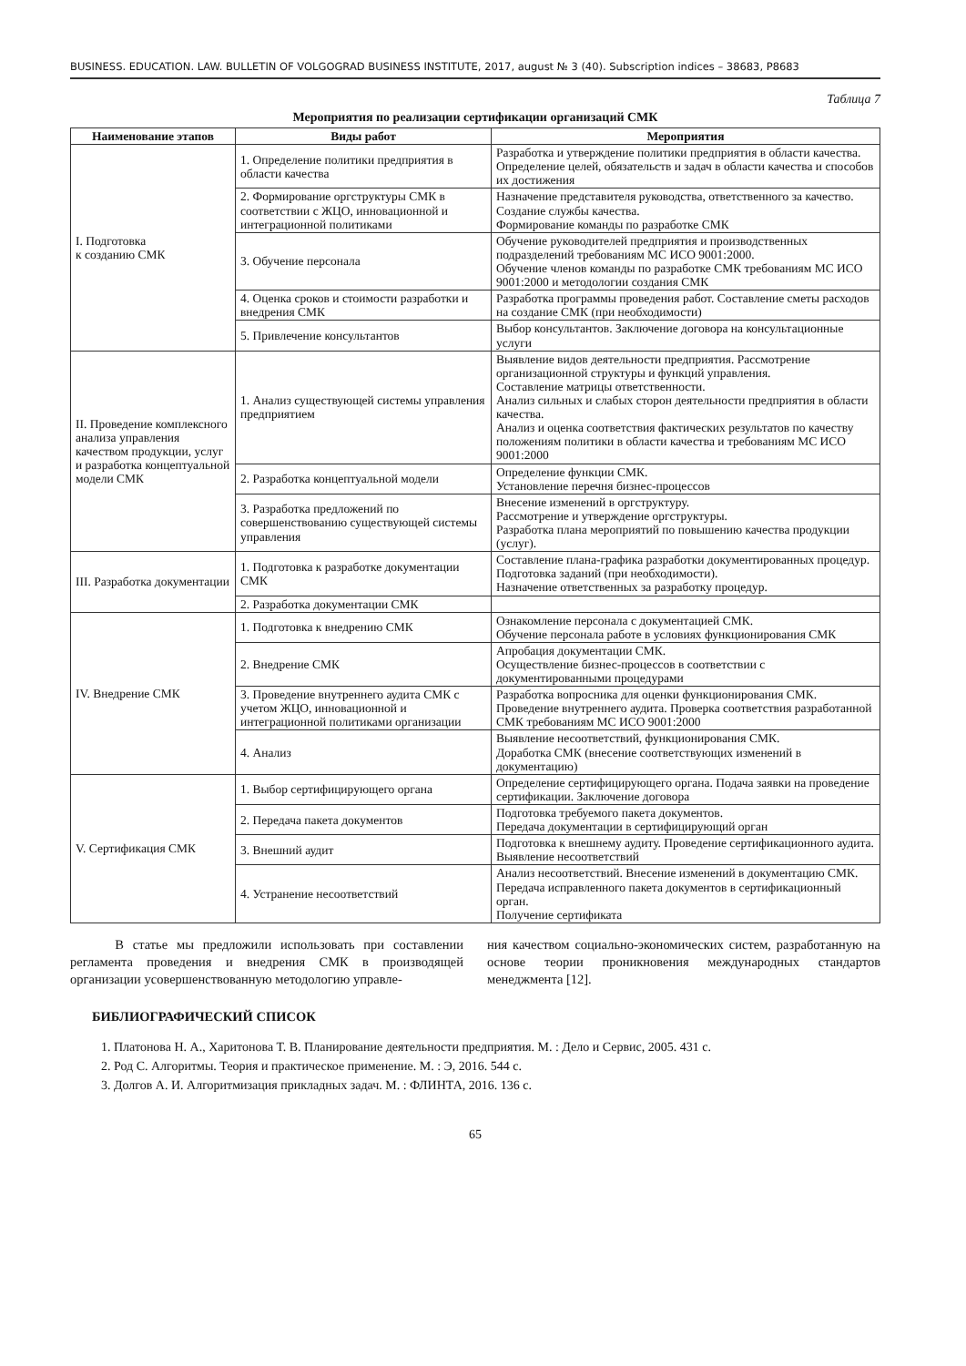BUSINESS. EDUCATION. LAW. BULLETIN OF VOLGOGRAD BUSINESS INSTITUTE, 2017, august № 3 (40). Subscription indices – 38683, P8683
Таблица 7
Мероприятия по реализации сертификации организаций СМК
| Наименование этапов | Виды работ | Мероприятия |
| --- | --- | --- |
| I. Подготовка к созданию СМК | 1. Определение политики предприятия в области качества | Разработка и утверждение политики предприятия в области качества. Определение целей, обязательств и задач в области качества и способов их достижения |
| | 2. Формирование оргструктуры СМК в соответствии с ЖЦО, инновационной и интеграционной политиками | Назначение представителя руководства, ответственного за качество. Создание службы качества. Формирование команды по разработке СМК |
| | 3. Обучение персонала | Обучение руководителей предприятия и производственных подразделений требованиям МС ИСО 9001:2000. Обучение членов команды по разработке СМК требованиям МС ИСО 9001:2000 и методологии создания СМК |
| | 4. Оценка сроков и стоимости разработки и внедрения СМК | Разработка программы проведения работ. Составление сметы расходов на создание СМК (при необходимости) |
| | 5. Привлечение консультантов | Выбор консультантов. Заключение договора на консультационные услуги |
| II. Проведение комплексного анализа управления качеством продукции, услуг и разработка концептуальной модели СМК | 1. Анализ существующей системы управления предприятием | Выявление видов деятельности предприятия. Рассмотрение организационной структуры и функций управления. Составление матрицы ответственности. Анализ сильных и слабых сторон деятельности предприятия в области качества. Анализ и оценка соответствия фактических результатов по качеству положениям политики в области качества и требованиям МС ИСО 9001:2000 |
| | 2. Разработка концептуальной модели | Определение функции СМК. Установление перечня бизнес-процессов |
| | 3. Разработка предложений по совершенствованию существующей системы управления | Внесение изменений в оргструктуру. Рассмотрение и утверждение оргструктуры. Разработка плана мероприятий по повышению качества продукции (услуг). |
| III. Разработка документации | 1. Подготовка к разработке документации СМК | Составление плана-графика разработки документированных процедур. Подготовка заданий (при необходимости). Назначение ответственных за разработку процедур. |
| | 2. Разработка документации СМК | |
| IV. Внедрение СМК | 1. Подготовка к внедрению СМК | Ознакомление персонала с документацией СМК. Обучение персонала работе в условиях функционирования СМК |
| | 2. Внедрение СМК | Апробация документации СМК. Осуществление бизнес-процессов в соответствии с документированными процедурами |
| | 3. Проведение внутреннего аудита СМК с учетом ЖЦО, инновационной и интеграционной политиками организации | Разработка вопросника для оценки функционирования СМК. Проведение внутреннего аудита. Проверка соответствия разработанной СМК требованиям МС ИСО 9001:2000 |
| | 4. Анализ | Выявление несоответствий, функционирования СМК. Доработка СМК (внесение соответствующих изменений в документацию) |
| V. Сертификация СМК | 1. Выбор сертифицирующего органа | Определение сертифицирующего органа. Подача заявки на проведение сертификации. Заключение договора |
| | 2. Передача пакета документов | Подготовка требуемого пакета документов. Передача документации в сертифицирующий орган |
| | 3. Внешний аудит | Подготовка к внешнему аудиту. Проведение сертификационного аудита. Выявление несоответствий |
| | 4. Устранение несоответствий | Анализ несоответствий. Внесение изменений в документацию СМК. Передача исправленного пакета документов в сертификационный орган. Получение сертификата |
В статье мы предложили использовать при составлении регламента проведения и внедрения СМК в производящей организации усовершенствованную методологию управле-
ния качеством социально-экономических систем, разработанную на основе теории проникновения международных стандартов менеджмента [12].
БИБЛИОГРАФИЧЕСКИЙ СПИСОК
1. Платонова Н. А., Харитонова Т. В. Планирование деятельности предприятия. М. : Дело и Сервис, 2005. 431 с.
2. Род С. Алгоритмы. Теория и практическое применение. М. : Э, 2016. 544 с.
3. Долгов А. И. Алгоритмизация прикладных задач. М. : ФЛИНТА, 2016. 136 с.
65